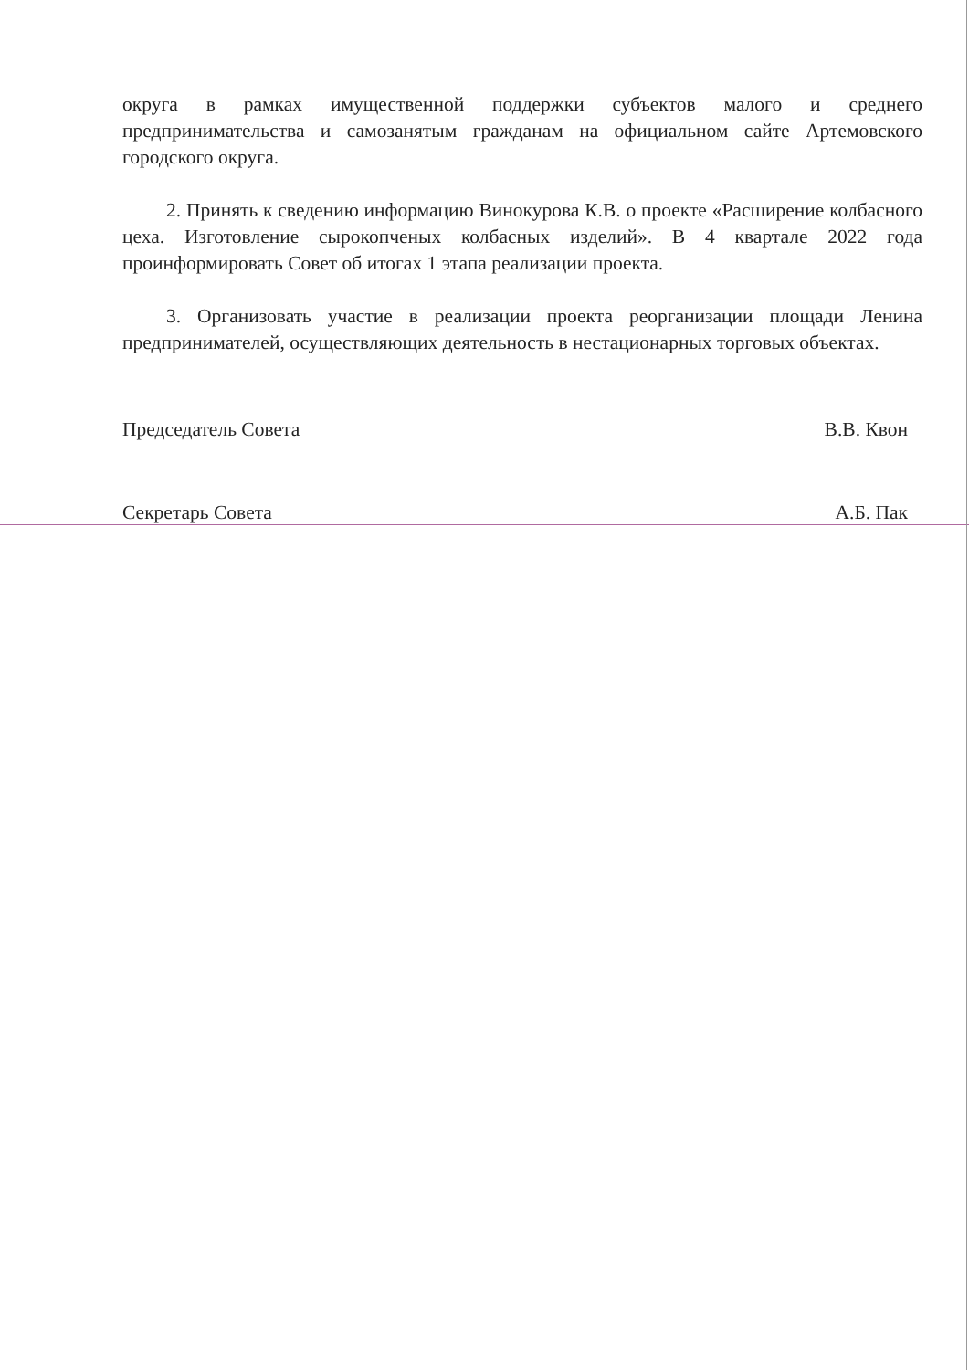округа в рамках имущественной поддержки субъектов малого и среднего предпринимательства и самозанятым гражданам на официальном сайте Артемовского городского округа.
2. Принять к сведению информацию Винокурова К.В. о проекте «Расширение колбасного цеха. Изготовление сырокопченых колбасных изделий». В 4 квартале 2022 года проинформировать Совет об итогах 1 этапа реализации проекта.
3. Организовать участие в реализации проекта реорганизации площади Ленина предпринимателей, осуществляющих деятельность в нестационарных торговых объектах.
Председатель Совета В.В. Квон
Секретарь Совета А.Б. Пак